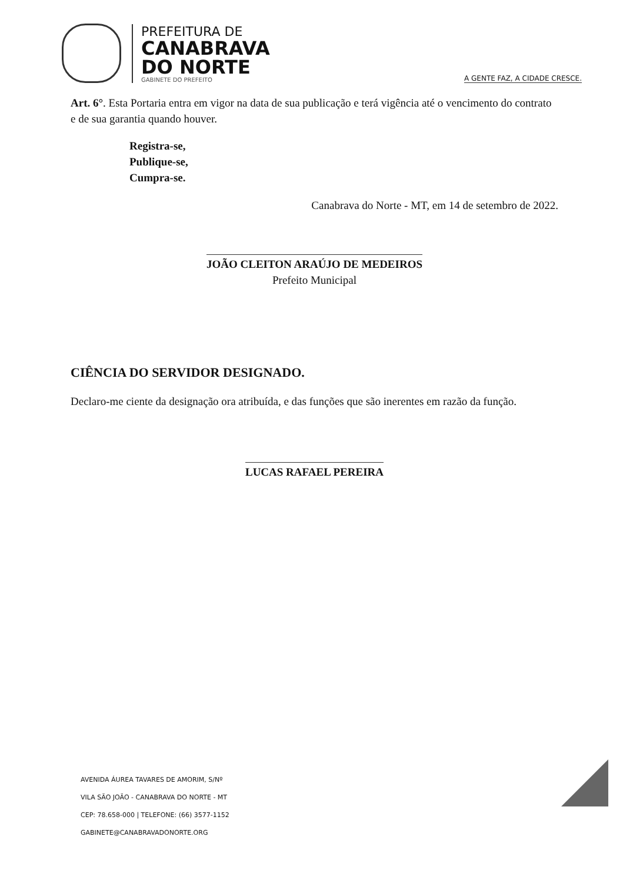PREFEITURA DE
CANABRAVA
DO NORTE
GABINETE DO PREFEITO
A GENTE FAZ, A CIDADE CRESCE.
Art. 6°. Esta Portaria entra em vigor na data de sua publicação e terá vigência até o vencimento do contrato e de sua garantia quando houver.
Registra-se,
Publique-se,
Cumpra-se.
Canabrava do Norte - MT, em 14 de setembro de 2022.
JOÃO CLEITON ARAÚJO DE MEDEIROS
Prefeito Municipal
CIÊNCIA DO SERVIDOR DESIGNADO.
Declaro-me ciente da designação ora atribuída, e das funções que são inerentes em razão da função.
LUCAS RAFAEL PEREIRA
AVENIDA ÁUREA TAVARES DE AMORIM, S/Nº
VILA SÃO JOÃO - CANABRAVA DO NORTE - MT
CEP: 78.658-000 | TELEFONE: (66) 3577-1152
GABINETE@CANABRAVADONORTE.ORG